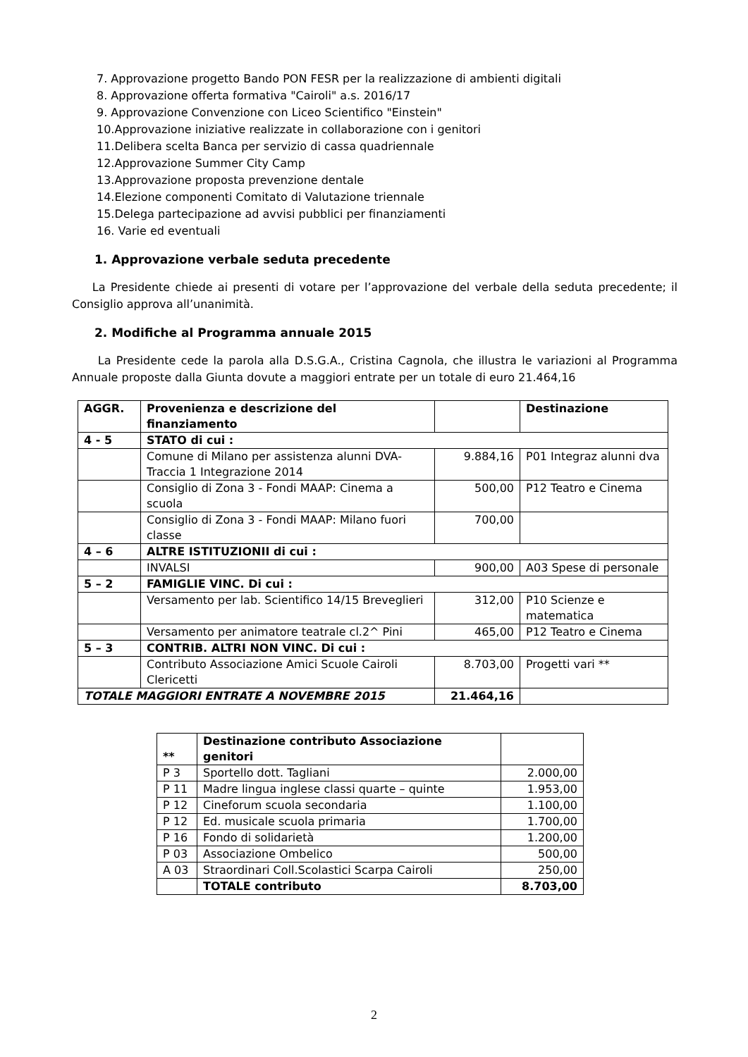7. Approvazione progetto Bando PON FESR per la realizzazione di ambienti digitali
8. Approvazione offerta formativa "Cairoli" a.s. 2016/17
9. Approvazione Convenzione con Liceo Scientifico "Einstein"
10.Approvazione iniziative realizzate in collaborazione con i genitori
11.Delibera scelta Banca per servizio di cassa quadriennale
12.Approvazione Summer City Camp
13.Approvazione proposta prevenzione dentale
14.Elezione componenti Comitato di Valutazione triennale
15.Delega partecipazione ad avvisi pubblici per finanziamenti
16. Varie ed eventuali
1. Approvazione verbale seduta precedente
La Presidente chiede ai presenti di votare per l’approvazione del verbale della seduta precedente; il Consiglio approva all’unanimità.
2. Modifiche al Programma annuale 2015
La Presidente cede la parola alla D.S.G.A., Cristina Cagnola, che illustra le variazioni al Programma Annuale proposte dalla Giunta dovute a maggiori entrate per un totale di euro 21.464,16
| AGGR. | Provenienza e descrizione del finanziamento | | Destinazione |
| 4 - 5 | STATO di cui : | | |
| | Comune di Milano per assistenza alunni DVA-Traccia 1 Integrazione 2014 | 9.884,16 | P01 Integraz alunni dva |
| | Consiglio di Zona 3 - Fondi MAAP: Cinema a scuola | 500,00 | P12 Teatro e Cinema |
| | Consiglio di Zona 3 - Fondi MAAP: Milano fuori classe | 700,00 | |
| 4 – 6 | ALTRE ISTITUZIONII di cui : | | |
| | INVALSI | 900,00 | A03 Spese di personale |
| 5 – 2 | FAMIGLIE VINC. Di cui : | | |
| | Versamento per lab. Scientifico 14/15 Breveglieri | 312,00 | P10 Scienze e matematica |
| | Versamento per animatore teatrale cl.2^ Pini | 465,00 | P12 Teatro e Cinema |
| 5 – 3 | CONTRIB. ALTRI NON VINC. Di cui : | | |
| | Contributo Associazione Amici Scuole Cairoli Clericetti | 8.703,00 | Progetti vari ** |
| TOTALE MAGGIORI ENTRATE A NOVEMBRE 2015 | | 21.464,16 | |
| ** | Destinazione contributo Associazione genitori | |
| P 3 | Sportello dott. Tagliani | 2.000,00 |
| P 11 | Madre lingua inglese classi quarte – quinte | 1.953,00 |
| P 12 | Cineforum scuola secondaria | 1.100,00 |
| P 12 | Ed. musicale scuola primaria | 1.700,00 |
| P 16 | Fondo di solidarietà | 1.200,00 |
| P 03 | Associazione Ombelico | 500,00 |
| A 03 | Straordinari Coll.Scolastici Scarpa Cairoli | 250,00 |
| | TOTALE contributo | 8.703,00 |
2